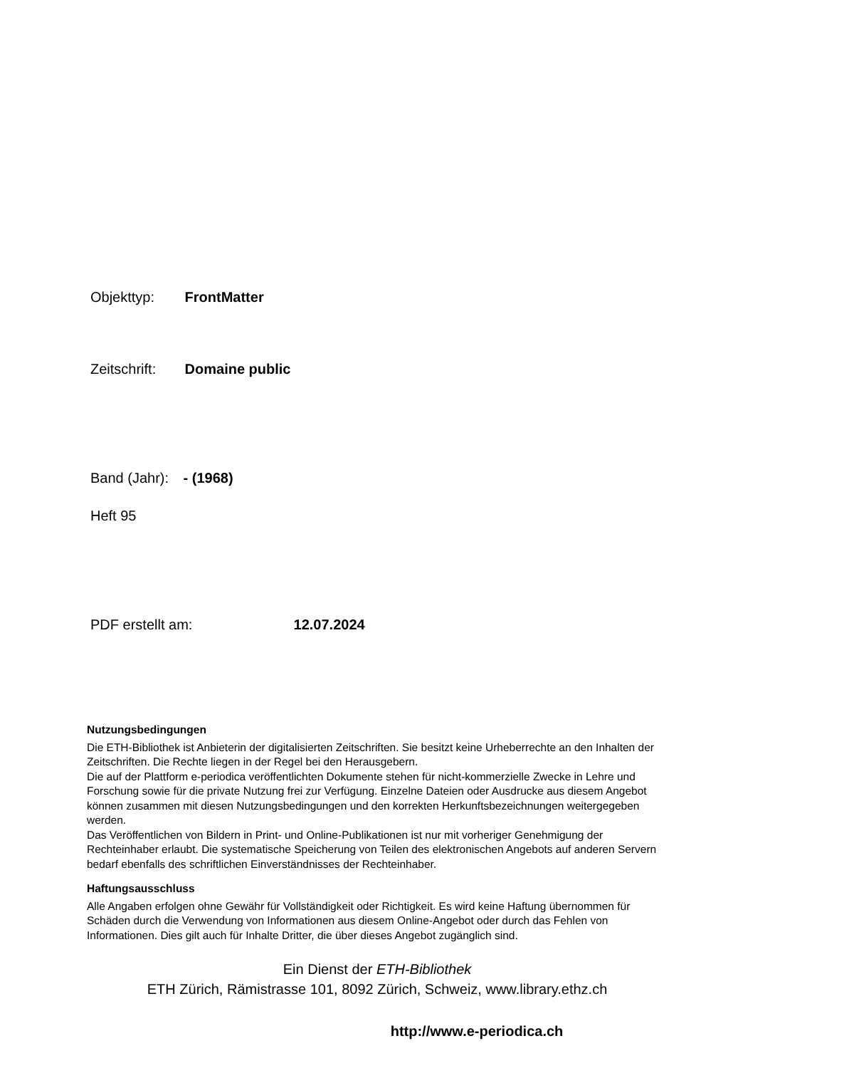Objekttyp: FrontMatter
Zeitschrift: Domaine public
Band (Jahr): - (1968)
Heft 95
PDF erstellt am: 12.07.2024
Nutzungsbedingungen
Die ETH-Bibliothek ist Anbieterin der digitalisierten Zeitschriften. Sie besitzt keine Urheberrechte an den Inhalten der Zeitschriften. Die Rechte liegen in der Regel bei den Herausgebern.
Die auf der Plattform e-periodica veröffentlichten Dokumente stehen für nicht-kommerzielle Zwecke in Lehre und Forschung sowie für die private Nutzung frei zur Verfügung. Einzelne Dateien oder Ausdrucke aus diesem Angebot können zusammen mit diesen Nutzungsbedingungen und den korrekten Herkunftsbezeichnungen weitergegeben werden.
Das Veröffentlichen von Bildern in Print- und Online-Publikationen ist nur mit vorheriger Genehmigung der Rechteinhaber erlaubt. Die systematische Speicherung von Teilen des elektronischen Angebots auf anderen Servern bedarf ebenfalls des schriftlichen Einverständnisses der Rechteinhaber.
Haftungsausschluss
Alle Angaben erfolgen ohne Gewähr für Vollständigkeit oder Richtigkeit. Es wird keine Haftung übernommen für Schäden durch die Verwendung von Informationen aus diesem Online-Angebot oder durch das Fehlen von Informationen. Dies gilt auch für Inhalte Dritter, die über dieses Angebot zugänglich sind.
Ein Dienst der ETH-Bibliothek
ETH Zürich, Rämistrasse 101, 8092 Zürich, Schweiz, www.library.ethz.ch
http://www.e-periodica.ch